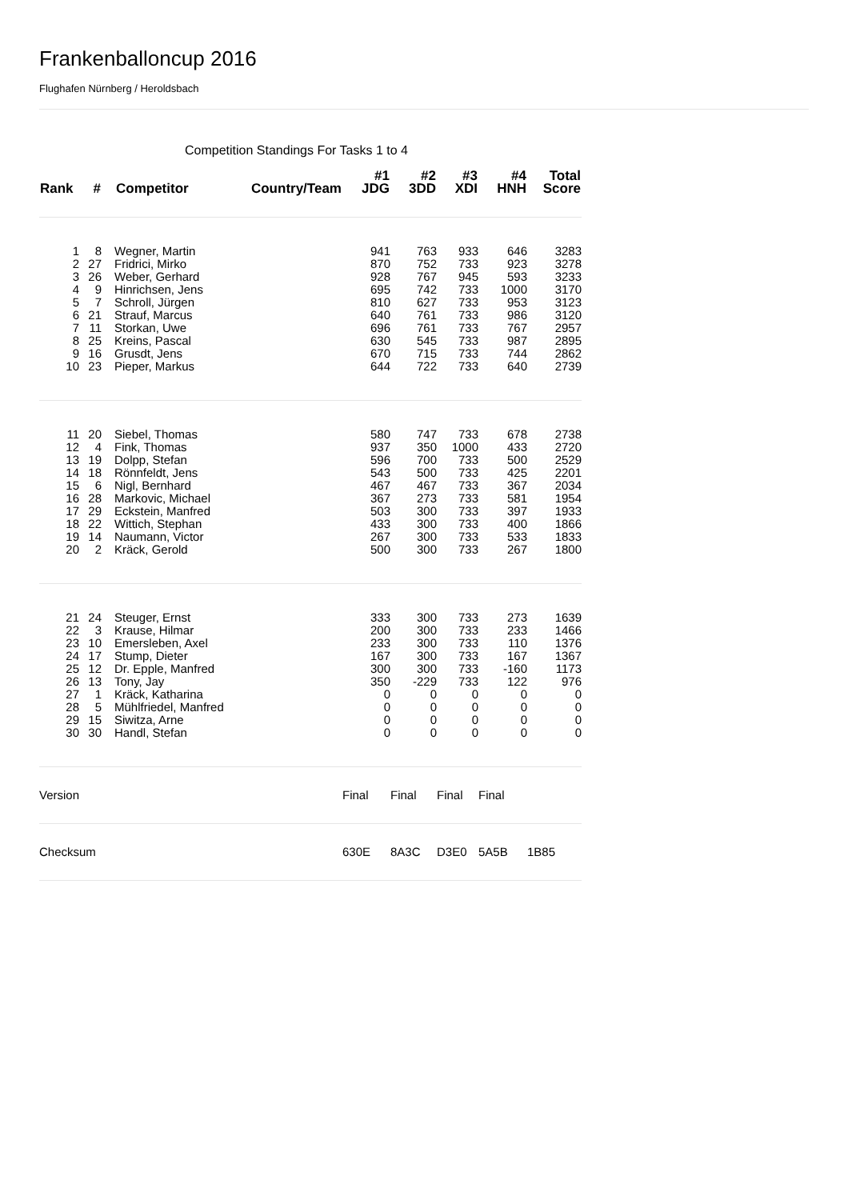Frankenballoncup 2016
Flughafen Nürnberg / Heroldsbach
Competition Standings For Tasks 1 to 4
| Rank | # | Competitor | Country/Team | #1 JDG | #2 3DD | #3 XDI | #4 HNH | Total Score |
| --- | --- | --- | --- | --- | --- | --- | --- | --- |
| 1 | 8 | Wegner, Martin | | 941 | 763 | 933 | 646 | 3283 |
| 2 | 27 | Fridrici, Mirko | | 870 | 752 | 733 | 923 | 3278 |
| 3 | 26 | Weber, Gerhard | | 928 | 767 | 945 | 593 | 3233 |
| 4 | 9 | Hinrichsen, Jens | | 695 | 742 | 733 | 1000 | 3170 |
| 5 | 7 | Schroll, Jürgen | | 810 | 627 | 733 | 953 | 3123 |
| 6 | 21 | Strauf, Marcus | | 640 | 761 | 733 | 986 | 3120 |
| 7 | 11 | Storkan, Uwe | | 696 | 761 | 733 | 767 | 2957 |
| 8 | 25 | Kreins, Pascal | | 630 | 545 | 733 | 987 | 2895 |
| 9 | 16 | Grusdt, Jens | | 670 | 715 | 733 | 744 | 2862 |
| 10 | 23 | Pieper, Markus | | 644 | 722 | 733 | 640 | 2739 |
| 11 | 20 | Siebel, Thomas | | 580 | 747 | 733 | 678 | 2738 |
| 12 | 4 | Fink, Thomas | | 937 | 350 | 1000 | 433 | 2720 |
| 13 | 19 | Dolpp, Stefan | | 596 | 700 | 733 | 500 | 2529 |
| 14 | 18 | Rönnfeldt, Jens | | 543 | 500 | 733 | 425 | 2201 |
| 15 | 6 | Nigl, Bernhard | | 467 | 467 | 733 | 367 | 2034 |
| 16 | 28 | Markovic, Michael | | 367 | 273 | 733 | 581 | 1954 |
| 17 | 29 | Eckstein, Manfred | | 503 | 300 | 733 | 397 | 1933 |
| 18 | 22 | Wittich, Stephan | | 433 | 300 | 733 | 400 | 1866 |
| 19 | 14 | Naumann, Victor | | 267 | 300 | 733 | 533 | 1833 |
| 20 | 2 | Kräck, Gerold | | 500 | 300 | 733 | 267 | 1800 |
| 21 | 24 | Steuger, Ernst | | 333 | 300 | 733 | 273 | 1639 |
| 22 | 3 | Krause, Hilmar | | 200 | 300 | 733 | 233 | 1466 |
| 23 | 10 | Emersleben, Axel | | 233 | 300 | 733 | 110 | 1376 |
| 24 | 17 | Stump, Dieter | | 167 | 300 | 733 | 167 | 1367 |
| 25 | 12 | Dr. Epple, Manfred | | 300 | 300 | 733 | -160 | 1173 |
| 26 | 13 | Tony, Jay | | 350 | -229 | 733 | 122 | 976 |
| 27 | 1 | Kräck, Katharina | | 0 | 0 | 0 | 0 | 0 |
| 28 | 5 | Mühlfriedel, Manfred | | 0 | 0 | 0 | 0 | 0 |
| 29 | 15 | Siwitza, Arne | | 0 | 0 | 0 | 0 | 0 |
| 30 | 30 | Handl, Stefan | | 0 | 0 | 0 | 0 | 0 |
| Version | | | | Final | Final | Final | Final | |
| Checksum | | | | 630E | 8A3C | D3E0 | 5A5B | 1B85 |